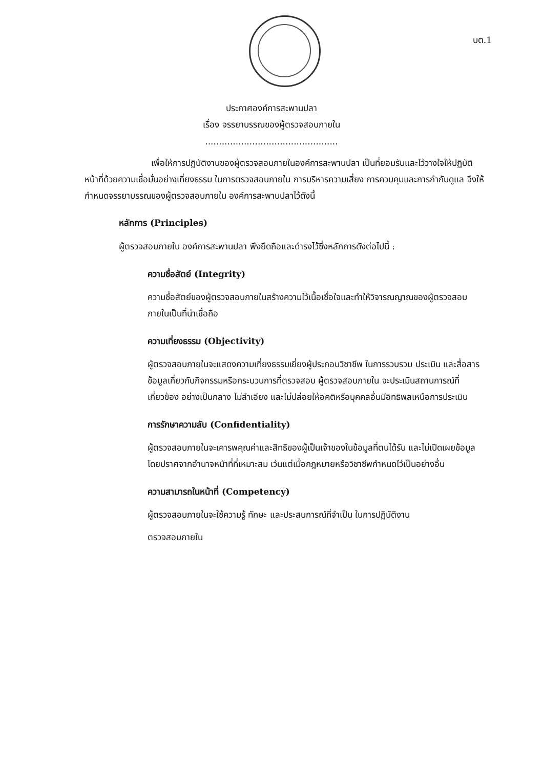บต.1
ประกาศองค์การสะพานปลา
เรื่อง จรรยาบรรณของผู้ตรวจสอบภายใน
................................................
เพื่อให้การปฏิบัติงานของผู้ตรวจสอบภายในองค์การสะพานปลา เป็นที่ยอมรับและไว้วางใจให้ปฏิบัติหน้าที่ด้วยความเชื่อมั่นอย่างเที่ยงธรรม ในการตรวจสอบภายใน การบริหารความเสี่ยง การควบคุมและการกำกับดูแล จึงให้กำหนดจรรยาบรรณของผู้ตรวจสอบภายใน องค์การสะพานปลาไว้ดังนี้
หลักการ (Principles)
ผู้ตรวจสอบภายใน องค์การสะพานปลา พึงยึดถือและดำรงไว้ซึ่งหลักการดังต่อไปนี้ :
ความซื่อสัตย์ (Integrity)
ความซื่อสัตย์ของผู้ตรวจสอบภายในสร้างความไว้เนื้อเชื่อใจและทำให้วิจารณญาณของผู้ตรวจสอบภายในเป็นที่น่าเชื่อถือ
ความเที่ยงธรรม (Objectivity)
ผู้ตรวจสอบภายในจะแสดงความเที่ยงธรรมเยี่ยงผู้ประกอบวิชาชีพ ในการรวบรวม ประเมิน และสื่อสาร ข้อมูลเกี่ยวกับกิจกรรมหรือกระบวนการที่ตรวจสอบ ผู้ตรวจสอบภายใน จะประเมินสถานการณ์ที่เกี่ยวข้อง อย่างเป็นกลาง ไม่ลำเอียง และไม่ปล่อยให้อคติหรือบุคคลอื่นมีอิทธิพลเหนือการประเมิน
การรักษาความลับ (Confidentiality)
ผู้ตรวจสอบภายในจะเคารพคุณค่าและสิทธิของผู้เป็นเจ้าของในข้อมูลที่ตนได้รับ และไม่เปิดเผยข้อมูลโดยปราศจากอำนาจหน้าที่ที่เหมาะสม เว้นแต่เมื่อกฎหมายหรือวิชาชีพกำหนดไว้เป็นอย่างอื่น
ความสามารถในหน้าที่ (Competency)
ผู้ตรวจสอบภายในจะใช้ความรู้ ทักษะ และประสบการณ์ที่จำเป็น ในการปฏิบัติงาน
ตรวจสอบภายใน